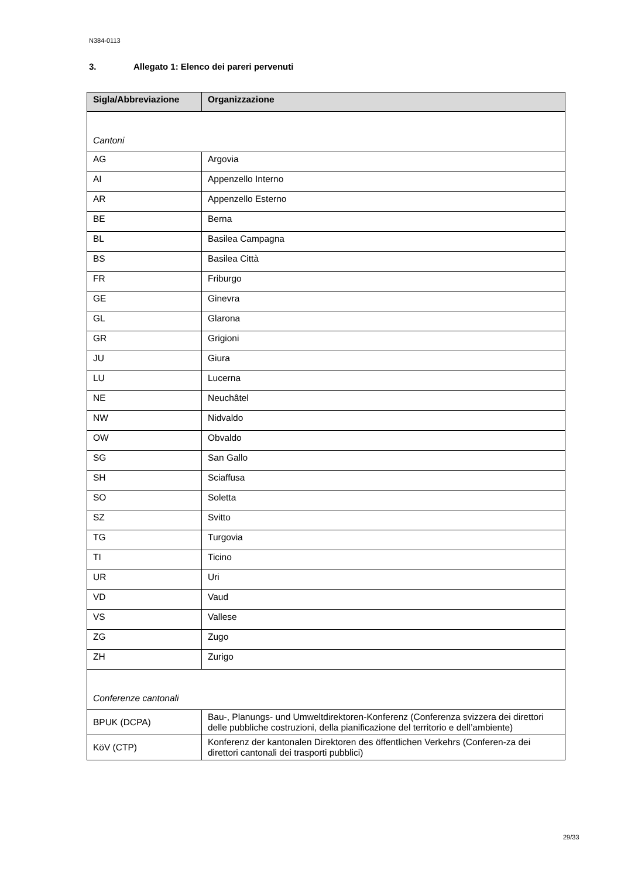N384-0113
3. Allegato 1: Elenco dei pareri pervenuti
| Sigla/Abbreviazione | Organizzazione |
| --- | --- |
| Cantoni | |
| AG | Argovia |
| AI | Appenzello Interno |
| AR | Appenzello Esterno |
| BE | Berna |
| BL | Basilea Campagna |
| BS | Basilea Città |
| FR | Friburgo |
| GE | Ginevra |
| GL | Glarona |
| GR | Grigioni |
| JU | Giura |
| LU | Lucerna |
| NE | Neuchâtel |
| NW | Nidvaldo |
| OW | Obvaldo |
| SG | San Gallo |
| SH | Sciaffusa |
| SO | Soletta |
| SZ | Svitto |
| TG | Turgovia |
| TI | Ticino |
| UR | Uri |
| VD | Vaud |
| VS | Vallese |
| ZG | Zugo |
| ZH | Zurigo |
| Conferenze cantonali | |
| BPUK (DCPA) | Bau-, Planungs- und Umweltdirektoren-Konferenz (Conferenza svizzera dei direttori delle pubbliche costruzioni, della pianificazione del territorio e dell’ambiente) |
| KöV (CTP) | Konferenz der kantonalen Direktoren des öffentlichen Verkehrs (Conferen-za dei direttori cantonali dei trasporti pubblici) |
29/33